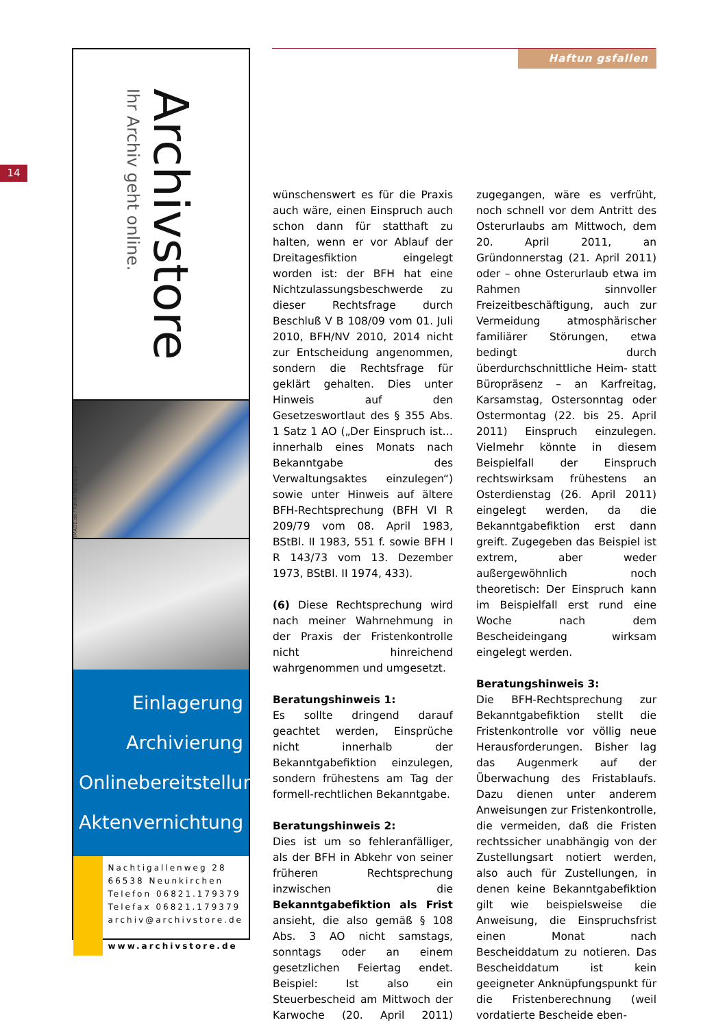14
Archivstore
Ihr Archiv geht online.
Einlagerung
Archivierung
Onlinebereitstellung
Aktenvernichtung
Nachtigallenweg 28
66538 Neunkirchen
Telefon 06821.179379
Telefax 06821.179379
archiv@archivstore.de
www.archivstore.de
BMADE.de / Fotos: fotolia.com
Haftun gsfallen
wünschenswert es für die Praxis auch wäre, einen Einspruch auch schon dann für statthaft zu halten, wenn er vor Ablauf der Dreitagesfiktion eingelegt worden ist: der BFH hat eine Nichtzulassungsbeschwerde zu dieser Rechtsfrage durch Beschluß V B 108/09 vom 01. Juli 2010, BFH/NV 2010, 2014 nicht zur Entscheidung angenommen, sondern die Rechtsfrage für geklärt gehalten. Dies unter Hinweis auf den Gesetzeswortlaut des § 355 Abs. 1 Satz 1 AO („Der Einspruch ist… innerhalb eines Monats nach Bekanntgabe des Verwaltungsaktes einzulegen“) sowie unter Hinweis auf ältere BFH-Rechtsprechung (BFH VI R 209/79 vom 08. April 1983, BStBl. II 1983, 551 f. sowie BFH I R 143/73 vom 13. Dezember 1973, BStBl. II 1974, 433).
(6) Diese Rechtsprechung wird nach meiner Wahrnehmung in der Praxis der Fristenkontrolle nicht hinreichend wahrgenommen und umgesetzt.
Beratungshinweis 1:
Es sollte dringend darauf geachtet werden, Einsprüche nicht innerhalb der Bekanntgabefiktion einzulegen, sondern frühestens am Tag der formell-rechtlichen Bekanntgabe.
Beratungshinweis 2:
Dies ist um so fehleranfälliger, als der BFH in Abkehr von seiner früheren Rechtsprechung inzwischen die Bekanntgabefiktion als Frist ansieht, die also gemäß § 108 Abs. 3 AO nicht samstags, sonntags oder an einem gesetzlichen Feiertag endet. Beispiel: Ist also ein Steuerbescheid am Mittwoch der Karwoche (20. April 2011) zugegangen, wäre es verfrüht, noch schnell vor dem Antritt des Osterurlaubs am Mittwoch, dem 20. April 2011, an Gründonnerstag (21. April 2011) oder – ohne Osterurlaub etwa im Rahmen sinnvoller Freizeitbeschäftigung, auch zur Vermeidung atmosphärischer familiärer Störungen, etwa bedingt durch überdurchschnittliche Heim- statt Büropräsenz – an Karfreitag, Karsamstag, Ostersonntag oder Ostermontag (22. bis 25. April 2011) Einspruch einzulegen. Vielmehr könnte in diesem Beispielfall der Einspruch rechtswirksam frühestens an Osterdienstag (26. April 2011) eingelegt werden, da die Bekanntgabefiktion erst dann greift. Zugegeben das Beispiel ist extrem, aber weder außergewöhnlich noch theoretisch: Der Einspruch kann im Beispielfall erst rund eine Woche nach dem Bescheideingang wirksam eingelegt werden.
Beratungshinweis 3:
Die BFH-Rechtsprechung zur Bekanntgabefiktion stellt die Fristenkontrolle vor völlig neue Herausforderungen. Bisher lag das Augenmerk auf der Überwachung des Fristablaufs. Dazu dienen unter anderem Anweisungen zur Fristenkontrolle, die vermeiden, daß die Fristen rechtssicher unabhängig von der Zustellungsart notiert werden, also auch für Zustellungen, in denen keine Bekanntgabefiktion gilt wie beispielsweise die Anweisung, die Einspruchsfrist einen Monat nach Bescheiddatum zu notieren. Das Bescheiddatum ist kein geeigneter Anknüpfungspunkt für die Fristenberechnung (weil vordatierte Bescheide eben-